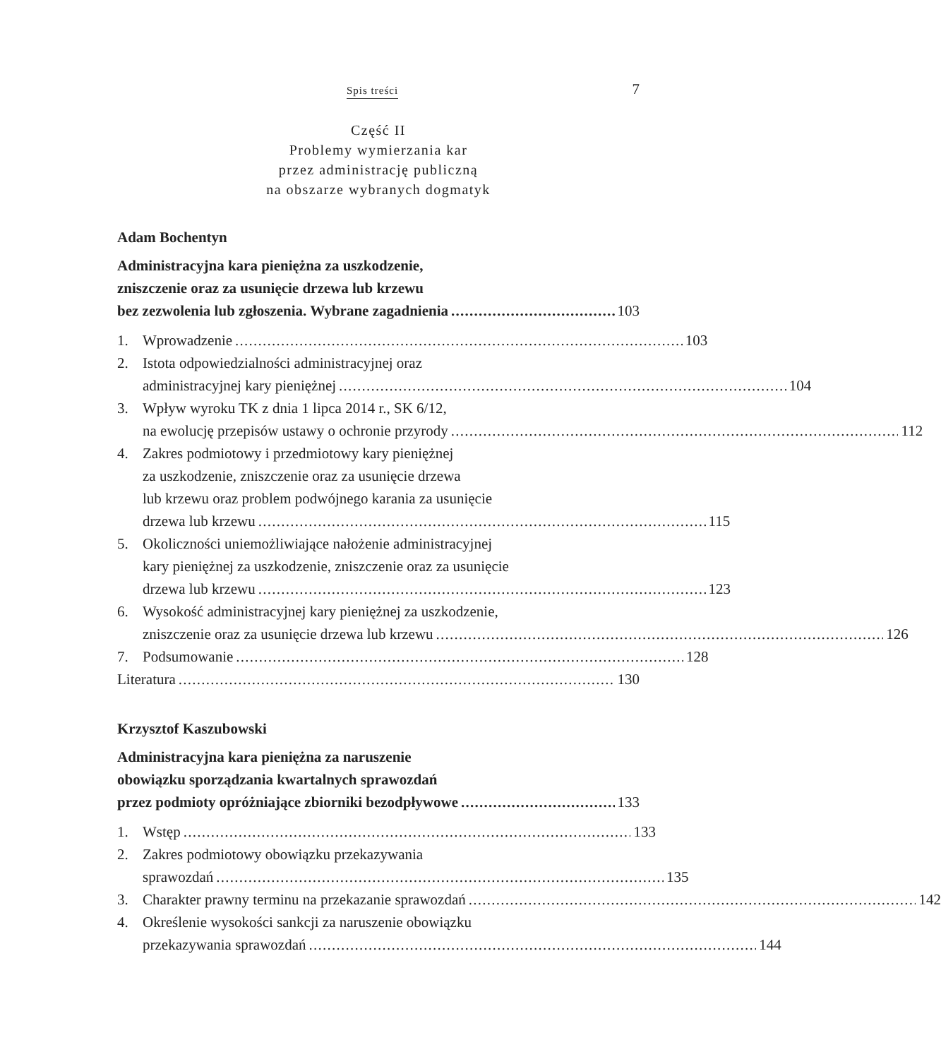Spis treści 7
Część II
Problemy wymierzania kar
przez administrację publiczną
na obszarze wybranych dogmatyk
Adam Bochentyn
Administracyjna kara pieniężna za uszkodzenie,
zniszczenie oraz za usunięcie drzewa lub krzewu
bez zezwolenia lub zgłoszenia. Wybrane zagadnienia 103
1. Wprowadzenie 103
2. Istota odpowiedzialności administracyjnej oraz
administracyjnej kary pieniężnej 104
3. Wpływ wyroku TK z dnia 1 lipca 2014 r., SK 6/12,
na ewolucję przepisów ustawy o ochronie przyrody 112
4. Zakres podmiotowy i przedmiotowy kary pieniężnej
za uszkodzenie, zniszczenie oraz za usunięcie drzewa
lub krzewu oraz problem podwójnego karania za usunięcie
drzewa lub krzewu 115
5. Okoliczności uniemożliwiające nałożenie administracyjnej
kary pieniężnej za uszkodzenie, zniszczenie oraz za usunięcie
drzewa lub krzewu 123
6. Wysokość administracyjnej kary pieniężnej za uszkodzenie,
zniszczenie oraz za usunięcie drzewa lub krzewu 126
7. Podsumowanie 128
Literatura 130
Krzysztof Kaszubowski
Administracyjna kara pieniężna za naruszenie
obowiązku sporządzania kwartalnych sprawozdań
przez podmioty opróżniające zbiorniki bezodpływowe 133
1. Wstęp 133
2. Zakres podmiotowy obowiązku przekazywania
sprawozdań 135
3. Charakter prawny terminu na przekazanie sprawozdań 142
4. Określenie wysokości sankcji za naruszenie obowiązku
przekazywania sprawozdań 144